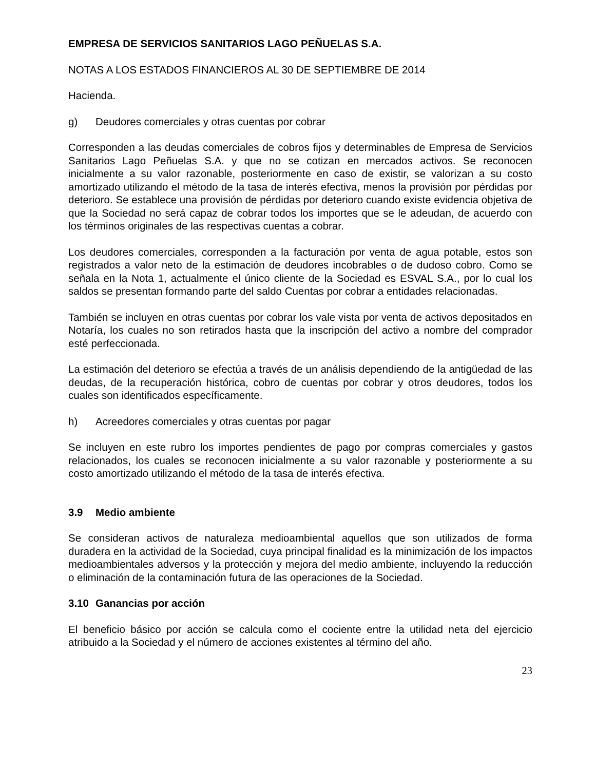EMPRESA DE SERVICIOS SANITARIOS LAGO PEÑUELAS S.A.
NOTAS A LOS ESTADOS FINANCIEROS AL 30 DE SEPTIEMBRE DE 2014
Hacienda.
g) Deudores comerciales y otras cuentas por cobrar
Corresponden a las deudas comerciales de cobros fijos y determinables de Empresa de Servicios Sanitarios Lago Peñuelas S.A. y que no se cotizan en mercados activos. Se reconocen inicialmente a su valor razonable, posteriormente en caso de existir, se valorizan a su costo amortizado utilizando el método de la tasa de interés efectiva, menos la provisión por pérdidas por deterioro. Se establece una provisión de pérdidas por deterioro cuando existe evidencia objetiva de que la Sociedad no será capaz de cobrar todos los importes que se le adeudan, de acuerdo con los términos originales de las respectivas cuentas a cobrar.
Los deudores comerciales, corresponden a la facturación por venta de agua potable, estos son registrados a valor neto de la estimación de deudores incobrables o de dudoso cobro. Como se señala en la Nota 1, actualmente el único cliente de la Sociedad es ESVAL S.A., por lo cual los saldos se presentan formando parte del saldo Cuentas por cobrar a entidades relacionadas.
También se incluyen en otras cuentas por cobrar los vale vista por venta de activos depositados en Notaría, los cuales no son retirados hasta que la inscripción del activo a nombre del comprador esté perfeccionada.
La estimación del deterioro se efectúa a través de un análisis dependiendo de la antigüedad de las deudas, de la recuperación histórica, cobro de cuentas por cobrar y otros deudores, todos los cuales son identificados específicamente.
h) Acreedores comerciales y otras cuentas por pagar
Se incluyen en este rubro los importes pendientes de pago por compras comerciales y gastos relacionados, los cuales se reconocen inicialmente a su valor razonable y posteriormente a su costo amortizado utilizando el método de la tasa de interés efectiva.
3.9 Medio ambiente
Se consideran activos de naturaleza medioambiental aquellos que son utilizados de forma duradera en la actividad de la Sociedad, cuya principal finalidad es la minimización de los impactos medioambientales adversos y la protección y mejora del medio ambiente, incluyendo la reducción o eliminación de la contaminación futura de las operaciones de la Sociedad.
3.10 Ganancias por acción
El beneficio básico por acción se calcula como el cociente entre la utilidad neta del ejercicio atribuido a la Sociedad y el número de acciones existentes al término del año.
23